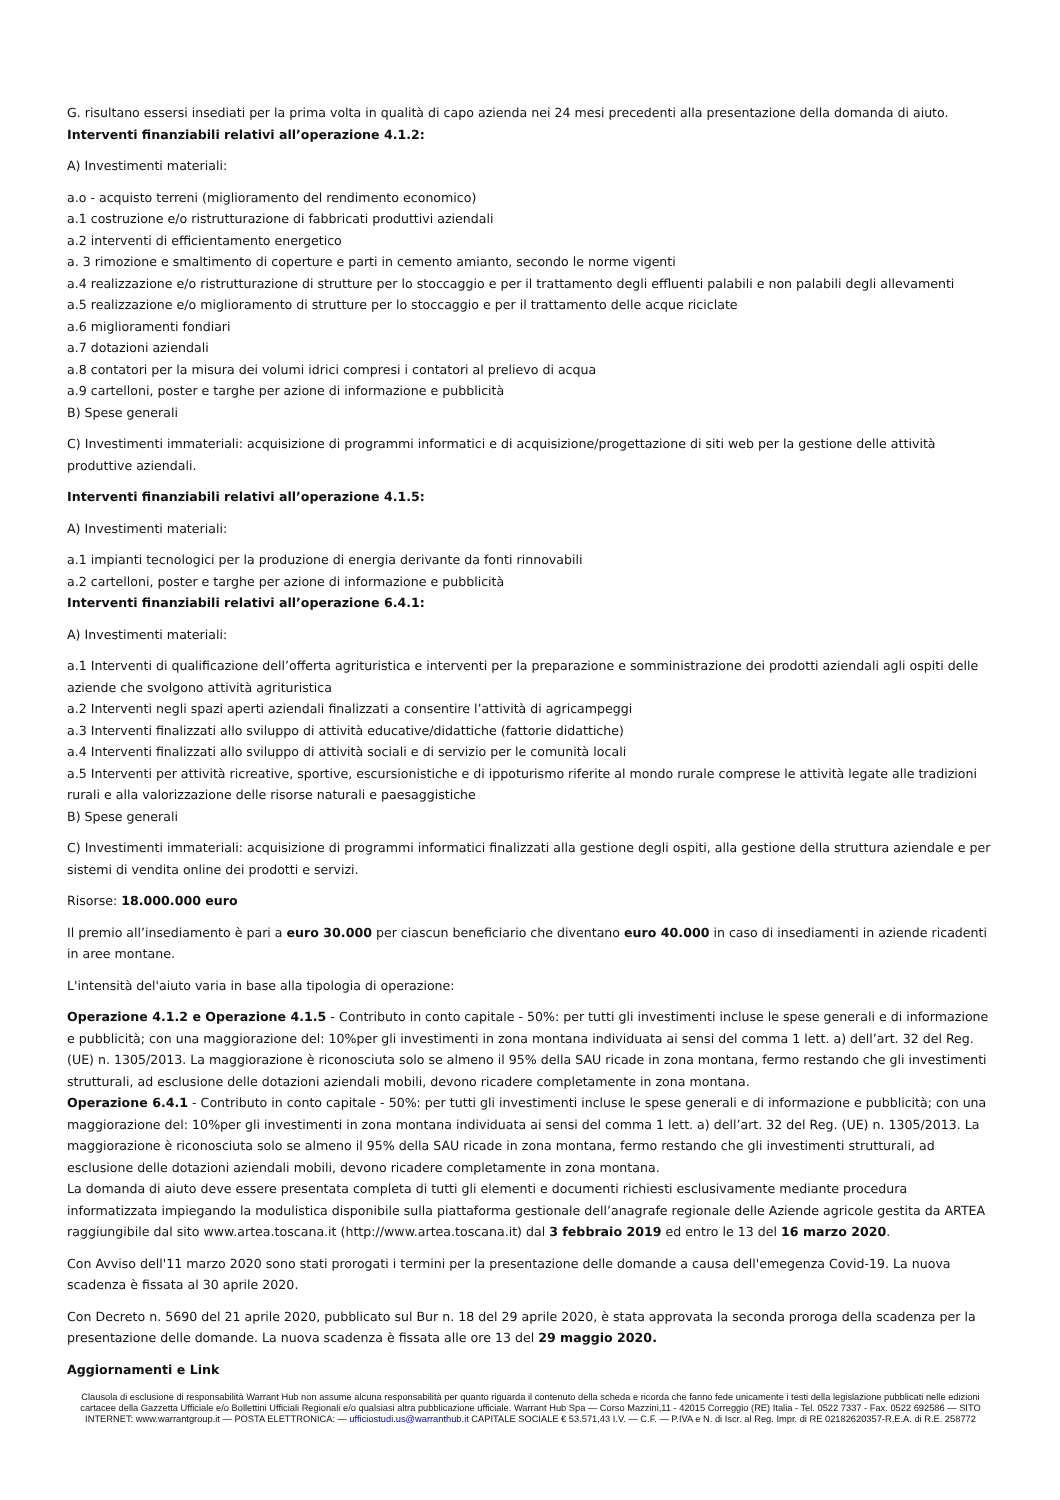G. risultano essersi insediati per la prima volta in qualità di capo azienda nei 24 mesi precedenti alla presentazione della domanda di aiuto.
Interventi finanziabili relativi all’operazione 4.1.2:
A) Investimenti materiali:
a.o - acquisto terreni (miglioramento del rendimento economico)
a.1 costruzione e/o ristrutturazione di fabbricati produttivi aziendali
a.2 interventi di efficientamento energetico
a. 3 rimozione e smaltimento di coperture e parti in cemento amianto, secondo le norme vigenti
a.4 realizzazione e/o ristrutturazione di strutture per lo stoccaggio e per il trattamento degli effluenti palabili e non palabili degli allevamenti
a.5 realizzazione e/o miglioramento di strutture per lo stoccaggio e per il trattamento delle acque riciclate
a.6 miglioramenti fondiari
a.7 dotazioni aziendali
a.8 contatori per la misura dei volumi idrici compresi i contatori al prelievo di acqua
a.9 cartelloni, poster e targhe per azione di informazione e pubblicità
B) Spese generali
C) Investimenti immateriali: acquisizione di programmi informatici e di acquisizione/progettazione di siti web per la gestione delle attività produttive aziendali.
Interventi finanziabili relativi all’operazione 4.1.5:
A) Investimenti materiali:
a.1 impianti tecnologici per la produzione di energia derivante da fonti rinnovabili
a.2 cartelloni, poster e targhe per azione di informazione e pubblicità
Interventi finanziabili relativi all’operazione 6.4.1:
A) Investimenti materiali:
a.1 Interventi di qualificazione dell’offerta agrituristica e interventi per la preparazione e somministrazione dei prodotti aziendali agli ospiti delle aziende che svolgono attività agrituristica
a.2 Interventi negli spazi aperti aziendali finalizzati a consentire l’attività di agricampeggi
a.3 Interventi finalizzati allo sviluppo di attività educative/didattiche (fattorie didattiche)
a.4 Interventi finalizzati allo sviluppo di attività sociali e di servizio per le comunità locali
a.5 Interventi per attività ricreative, sportive, escursionistiche e di ippoturismo riferite al mondo rurale comprese le attività legate alle tradizioni rurali e alla valorizzazione delle risorse naturali e paesaggistiche
B) Spese generali
C) Investimenti immateriali: acquisizione di programmi informatici finalizzati alla gestione degli ospiti, alla gestione della struttura aziendale e per sistemi di vendita online dei prodotti e servizi.
Risorse: 18.000.000 euro
Il premio all’insediamento è pari a euro 30.000 per ciascun beneficiario che diventano euro 40.000 in caso di insediamenti in aziende ricadenti in aree montane.
L'intensità del'aiuto varia in base alla tipologia di operazione:
Operazione 4.1.2 e Operazione 4.1.5 - Contributo in conto capitale - 50%: per tutti gli investimenti incluse le spese generali e di informazione e pubblicità; con una maggiorazione del: 10%per gli investimenti in zona montana individuata ai sensi del comma 1 lett. a) dell’art. 32 del Reg. (UE) n. 1305/2013. La maggiorazione è riconosciuta solo se almeno il 95% della SAU ricade in zona montana, fermo restando che gli investimenti strutturali, ad esclusione delle dotazioni aziendali mobili, devono ricadere completamente in zona montana.
Operazione 6.4.1 - Contributo in conto capitale - 50%: per tutti gli investimenti incluse le spese generali e di informazione e pubblicità; con una maggiorazione del: 10%per gli investimenti in zona montana individuata ai sensi del comma 1 lett. a) dell’art. 32 del Reg. (UE) n. 1305/2013. La maggiorazione è riconosciuta solo se almeno il 95% della SAU ricade in zona montana, fermo restando che gli investimenti strutturali, ad esclusione delle dotazioni aziendali mobili, devono ricadere completamente in zona montana.
La domanda di aiuto deve essere presentata completa di tutti gli elementi e documenti richiesti esclusivamente mediante procedura informatizzata impiegando la modulistica disponibile sulla piattaforma gestionale dell’anagrafe regionale delle Aziende agricole gestita da ARTEA raggiungibile dal sito www.artea.toscana.it (http://www.artea.toscana.it) dal 3 febbraio 2019 ed entro le 13 del 16 marzo 2020.
Con Avviso dell'11 marzo 2020 sono stati prorogati i termini per la presentazione delle domande a causa dell'emegenza Covid-19. La nuova scadenza è fissata al 30 aprile 2020.
Con Decreto n. 5690 del 21 aprile 2020, pubblicato sul Bur n. 18 del 29 aprile 2020, è stata approvata la seconda proroga della scadenza per la presentazione delle domande. La nuova scadenza è fissata alle ore 13 del 29 maggio 2020.
Aggiornamenti e Link
Clausola di esclusione di responsabilità Warrant Hub non assume alcuna responsabilità per quanto riguarda il contenuto della scheda e ricorda che fanno fede unicamente i testi della legislazione pubblicati nelle edizioni cartacee della Gazzetta Ufficiale e/o Bollettini Ufficiali Regionali e/o qualsiasi altra pubblicazione ufficiale. Warrant Hub Spa — Corso Mazzini,11 - 42015 Correggio (RE) Italia - Tel. 0522 7337 - Fax. 0522 692586 — SITO INTERNET: www.warrantgroup.it — POSTA ELETTRONICA: — ufficiostudi.us@warranthub.it CAPITALE SOCIALE € 53.571,43 I.V. — C.F. — P.IVA e N. di Iscr. al Reg. Impr. di RE 02182620357-R.E.A. di R.E. 258772